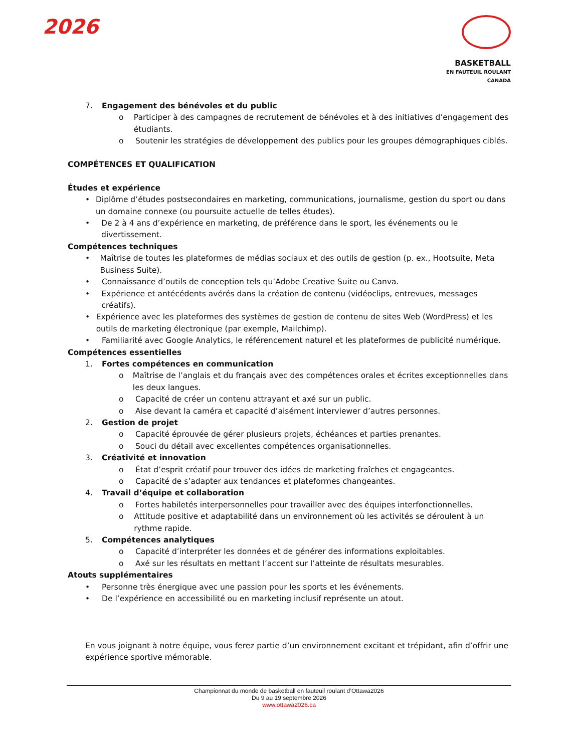2026
BASKETBALL
EN FAUTEUIL ROULANT
CANADA
7. Engagement des bénévoles et du public
o Participer à des campagnes de recrutement de bénévoles et à des initiatives d’engagement des étudiants.
o Soutenir les stratégies de développement des publics pour les groupes démographiques ciblés.
COMPÉTENCES ET QUALIFICATION
Études et expérience
• Diplôme d’études postsecondaires en marketing, communications, journalisme, gestion du sport ou dans un domaine connexe (ou poursuite actuelle de telles études).
• De 2 à 4 ans d’expérience en marketing, de préférence dans le sport, les événements ou le divertissement.
Compétences techniques
• Maîtrise de toutes les plateformes de médias sociaux et des outils de gestion (p. ex., Hootsuite, Meta Business Suite).
• Connaissance d’outils de conception tels qu’Adobe Creative Suite ou Canva.
• Expérience et antécédents avérés dans la création de contenu (vidéoclips, entrevues, messages créatifs).
• Expérience avec les plateformes des systèmes de gestion de contenu de sites Web (WordPress) et les outils de marketing électronique (par exemple, Mailchimp).
• Familiarité avec Google Analytics, le référencement naturel et les plateformes de publicité numérique.
Compétences essentielles
1. Fortes compétences en communication
o Maîtrise de l’anglais et du français avec des compétences orales et écrites exceptionnelles dans les deux langues.
o Capacité de créer un contenu attrayant et axé sur un public.
o Aise devant la caméra et capacité d’aisément interviewer d’autres personnes.
2. Gestion de projet
o Capacité éprouvée de gérer plusieurs projets, échéances et parties prenantes.
o Souci du détail avec excellentes compétences organisationnelles.
3. Créativité et innovation
o État d’esprit créatif pour trouver des idées de marketing fraîches et engageantes.
o Capacité de s’adapter aux tendances et plateformes changeantes.
4. Travail d’équipe et collaboration
o Fortes habiletés interpersonnelles pour travailler avec des équipes interfonctionnelles.
o Attitude positive et adaptabilité dans un environnement où les activités se déroulent à un rythme rapide.
5. Compétences analytiques
o Capacité d’interpréter les données et de générer des informations exploitables.
o Axé sur les résultats en mettant l’accent sur l’atteinte de résultats mesurables.
Atouts supplémentaires
• Personne très énergique avec une passion pour les sports et les événements.
• De l’expérience en accessibilité ou en marketing inclusif représente un atout.
En vous joignant à notre équipe, vous ferez partie d’un environnement excitant et trépidant, afin d’offrir une expérience sportive mémorable.
Championnat du monde de basketball en fauteuil roulant d’Ottawa2026
Du 9 au 19 septembre 2026
www.ottawa2026.ca